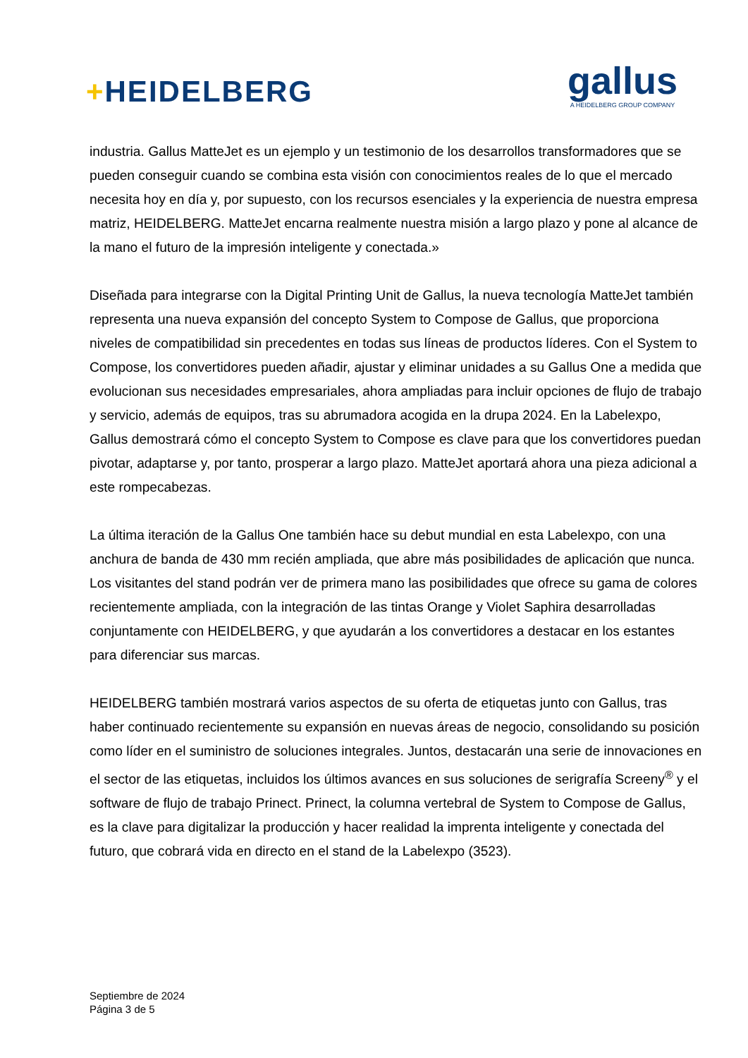+HEIDELBERG
gallus
A HEIDELBERG GROUP COMPANY
industria. Gallus MatteJet es un ejemplo y un testimonio de los desarrollos transformadores que se pueden conseguir cuando se combina esta visión con conocimientos reales de lo que el mercado necesita hoy en día y, por supuesto, con los recursos esenciales y la experiencia de nuestra empresa matriz, HEIDELBERG. MatteJet encarna realmente nuestra misión a largo plazo y pone al alcance de la mano el futuro de la impresión inteligente y conectada.»
Diseñada para integrarse con la Digital Printing Unit de Gallus, la nueva tecnología MatteJet también representa una nueva expansión del concepto System to Compose de Gallus, que proporciona niveles de compatibilidad sin precedentes en todas sus líneas de productos líderes. Con el System to Compose, los convertidores pueden añadir, ajustar y eliminar unidades a su Gallus One a medida que evolucionan sus necesidades empresariales, ahora ampliadas para incluir opciones de flujo de trabajo y servicio, además de equipos, tras su abrumadora acogida en la drupa 2024. En la Labelexpo, Gallus demostrará cómo el concepto System to Compose es clave para que los convertidores puedan pivotar, adaptarse y, por tanto, prosperar a largo plazo. MatteJet aportará ahora una pieza adicional a este rompecabezas.
La última iteración de la Gallus One también hace su debut mundial en esta Labelexpo, con una anchura de banda de 430 mm recién ampliada, que abre más posibilidades de aplicación que nunca. Los visitantes del stand podrán ver de primera mano las posibilidades que ofrece su gama de colores recientemente ampliada, con la integración de las tintas Orange y Violet Saphira desarrolladas conjuntamente con HEIDELBERG, y que ayudarán a los convertidores a destacar en los estantes para diferenciar sus marcas.
HEIDELBERG también mostrará varios aspectos de su oferta de etiquetas junto con Gallus, tras haber continuado recientemente su expansión en nuevas áreas de negocio, consolidando su posición como líder en el suministro de soluciones integrales. Juntos, destacarán una serie de innovaciones en el sector de las etiquetas, incluidos los últimos avances en sus soluciones de serigrafía Screeny<sup>®</sup> y el software de flujo de trabajo Prinect. Prinect, la columna vertebral de System to Compose de Gallus, es la clave para digitalizar la producción y hacer realidad la imprenta inteligente y conectada del futuro, que cobrará vida en directo en el stand de la Labelexpo (3523).
Septiembre de 2024
Página 3 de 5